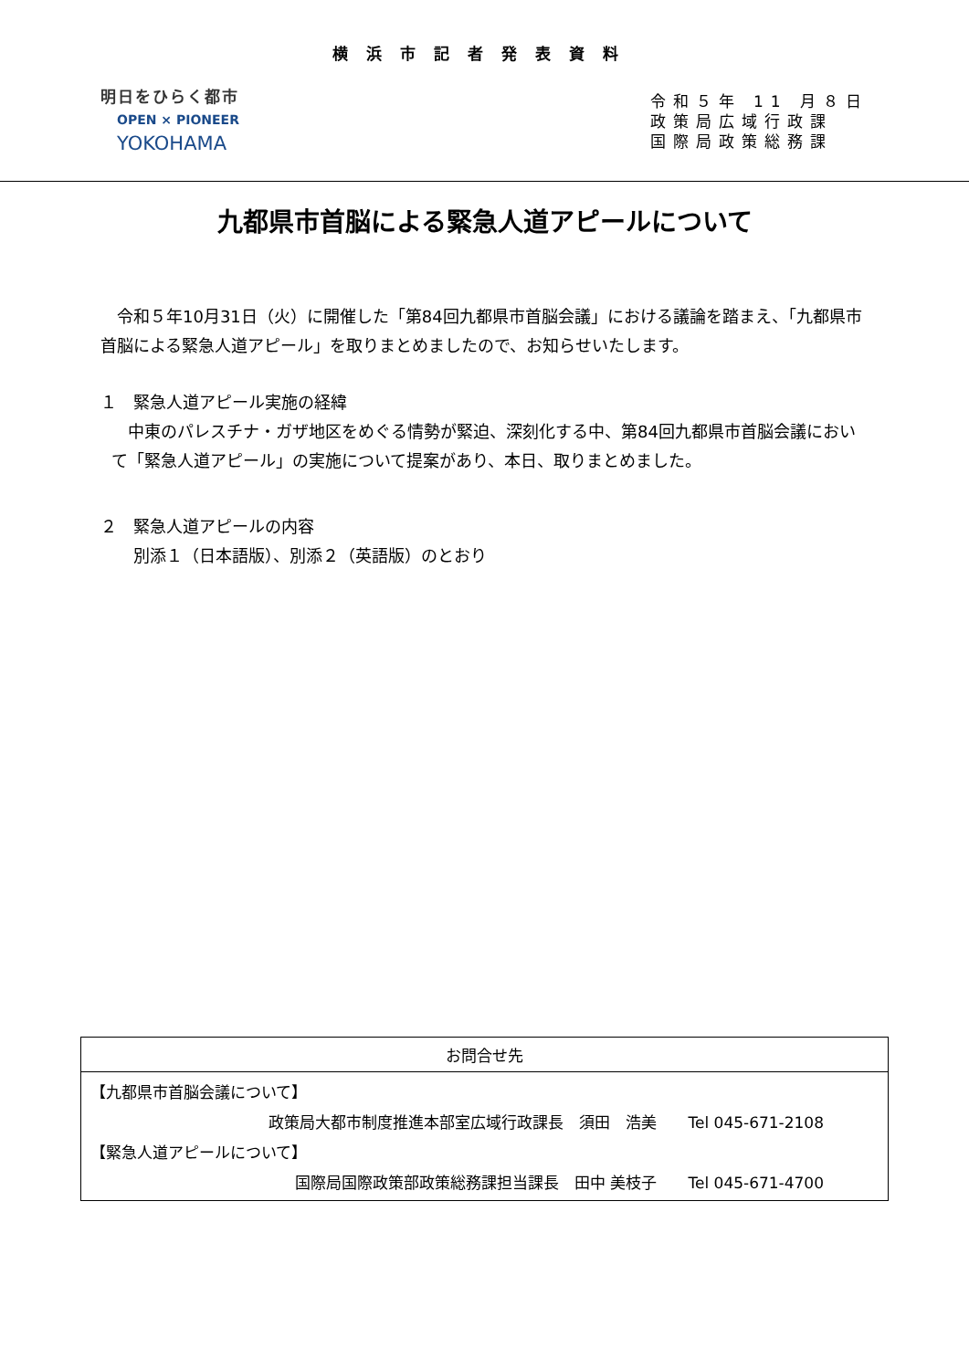横浜市記者発表資料
明日をひらく都市
OPEN × PIONEER
YOKOHAMA
令和５年 11 月８日
政策局広域行政課
国際局政策総務課
九都県市首脳による緊急人道アピールについて
　令和５年10月31日（火）に開催した「第84回九都県市首脳会議」における議論を踏まえ、「九都県市首脳による緊急人道アピール」を取りまとめましたので、お知らせいたします。
１　緊急人道アピール実施の経緯
　中東のパレスチナ・ガザ地区をめぐる情勢が緊迫、深刻化する中、第84回九都県市首脳会議において「緊急人道アピール」の実施について提案があり、本日、取りまとめました。
２　緊急人道アピールの内容
　　別添１（日本語版）、別添２（英語版）のとおり
お問合せ先
【九都県市首脳会議について】
政策局大都市制度推進本部室広域行政課長　須田　浩美　　Tel 045-671-2108
【緊急人道アピールについて】
国際局国際政策部政策総務課担当課長　田中 美枝子　　Tel 045-671-4700